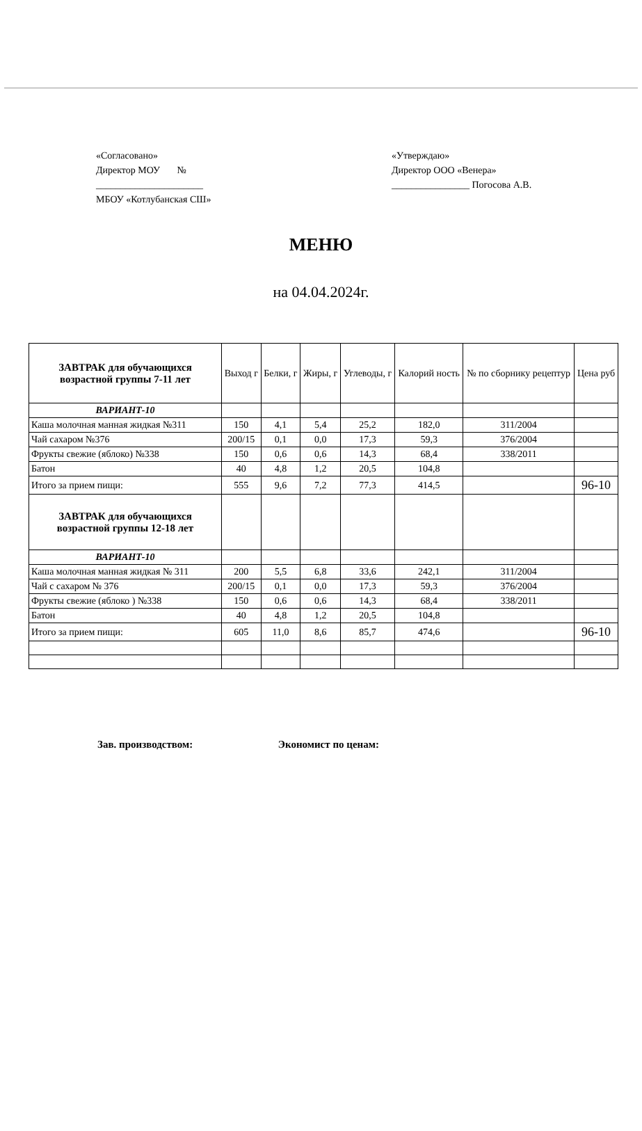«Согласовано»
Директор МОУ №
______________________
МБОУ «Котлубанская СШ»
«Утверждаю»
Директор ООО «Венера»
________________ Погосова А.В.
МЕНЮ
на 04.04.2024г.
| ЗАВТРАК для обучающихся возрастной группы 7-11 лет | Выход г | Белки, г | Жиры, г | Углеводы, г | Калорий ность | № по сборнику рецептур | Цена руб |
| --- | --- | --- | --- | --- | --- | --- | --- |
| ВАРИАНТ-10 | | | | | | | |
| Каша молочная манная жидкая №311 | 150 | 4,1 | 5,4 | 25,2 | 182,0 | 311/2004 | |
| Чай сахаром №376 | 200/15 | 0,1 | 0,0 | 17,3 | 59,3 | 376/2004 | |
| Фрукты свежие (яблоко) №338 | 150 | 0,6 | 0,6 | 14,3 | 68,4 | 338/2011 | |
| Батон | 40 | 4,8 | 1,2 | 20,5 | 104,8 | | |
| Итого за прием пищи: | 555 | 9,6 | 7,2 | 77,3 | 414,5 | | 96-10 |
| ЗАВТРАК для обучающихся возрастной группы 12-18 лет | | | | | | | |
| ВАРИАНТ-10 | | | | | | | |
| Каша молочная манная жидкая № 311 | 200 | 5,5 | 6,8 | 33,6 | 242,1 | 311/2004 | |
| Чай с сахаром № 376 | 200/15 | 0,1 | 0,0 | 17,3 | 59,3 | 376/2004 | |
| Фрукты свежие (яблоко ) №338 | 150 | 0,6 | 0,6 | 14,3 | 68,4 | 338/2011 | |
| Батон | 40 | 4,8 | 1,2 | 20,5 | 104,8 | | |
| Итого за прием пищи: | 605 | 11,0 | 8,6 | 85,7 | 474,6 | | 96-10 |
Зав. производством: Экономист по ценам: